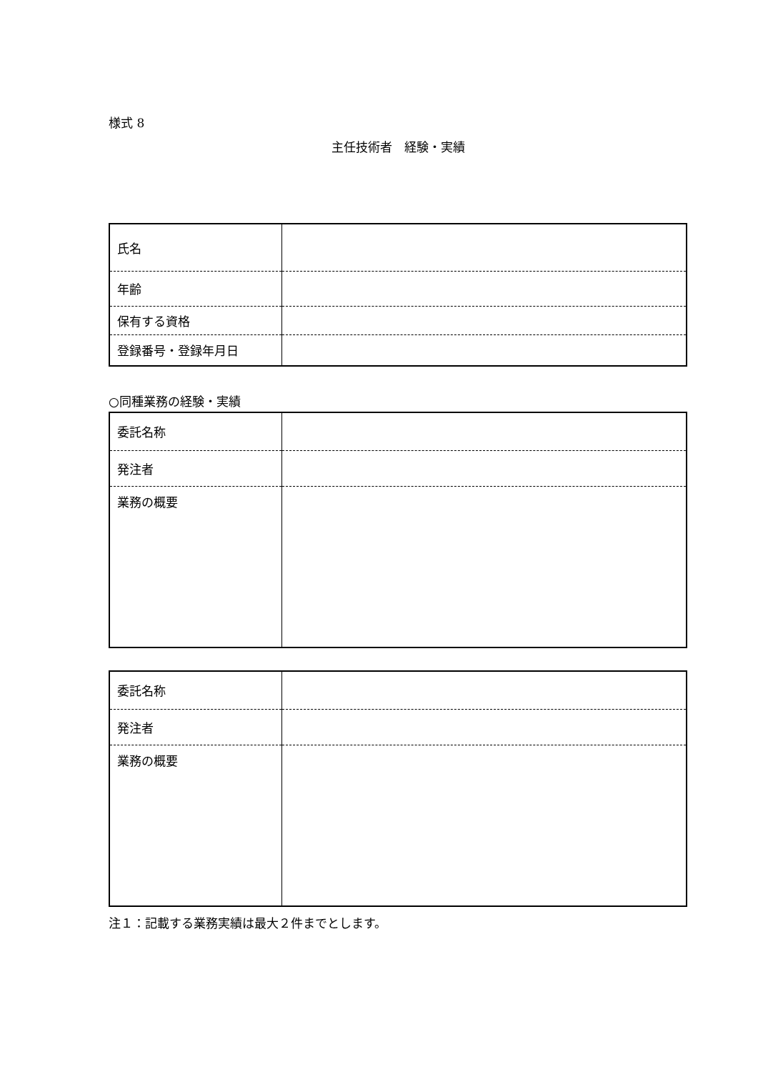様式 8
主任技術者　経験・実績
| 氏名 | |
| 年齢 | |
| 保有する資格 | |
| 登録番号・登録年月日 | |
○同種業務の経験・実績
| 委託名称 | |
| 発注者 | |
| 業務の概要 | |
| 委託名称 | |
| 発注者 | |
| 業務の概要 | |
注１：記載する業務実績は最大２件までとします。